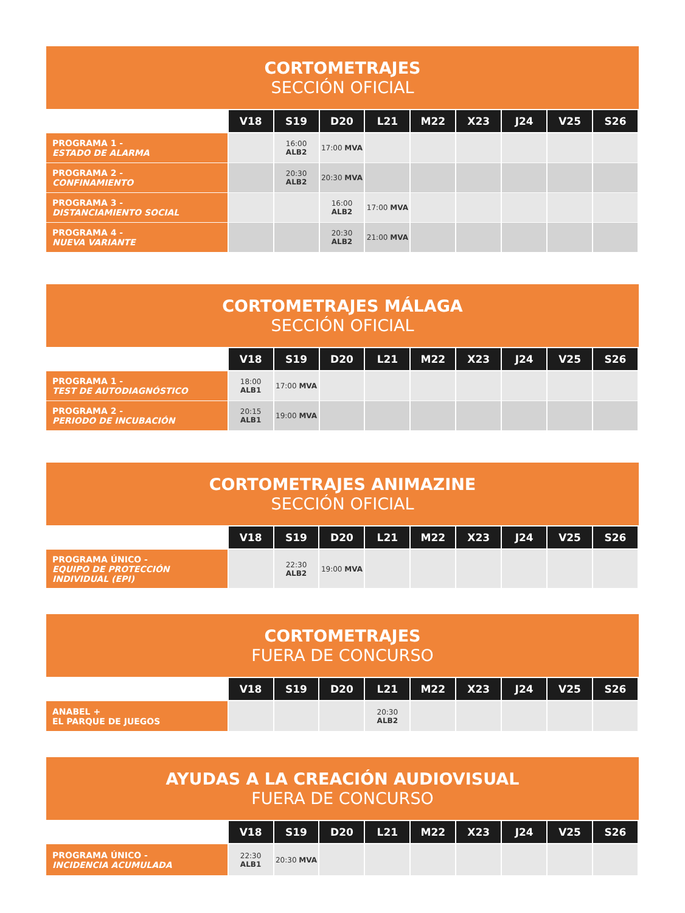CORTOMETRAJES
SECCIÓN OFICIAL
| | V18 | S19 | D20 | L21 | M22 | X23 | J24 | V25 | S26 |
| --- | --- | --- | --- | --- | --- | --- | --- | --- | --- |
| PROGRAMA 1 - ESTADO DE ALARMA | | 16:00 ALB2 | 17:00 MVA | | | | | | |
| PROGRAMA 2 - CONFINAMIENTO | | 20:30 ALB2 | 20:30 MVA | | | | | | |
| PROGRAMA 3 - DISTANCIAMIENTO SOCIAL | | | 16:00 ALB2 | 17:00 MVA | | | | | |
| PROGRAMA 4 - NUEVA VARIANTE | | | 20:30 ALB2 | 21:00 MVA | | | | | |
CORTOMETRAJES MÁLAGA
SECCIÓN OFICIAL
| | V18 | S19 | D20 | L21 | M22 | X23 | J24 | V25 | S26 |
| --- | --- | --- | --- | --- | --- | --- | --- | --- | --- |
| PROGRAMA 1 - TEST DE AUTODIAGNÓSTICO | 18:00 ALB1 | 17:00 MVA | | | | | | | |
| PROGRAMA 2 - PERIODO DE INCUBACIÓN | 20:15 ALB1 | 19:00 MVA | | | | | | | |
CORTOMETRAJES ANIMAZINE
SECCIÓN OFICIAL
| | V18 | S19 | D20 | L21 | M22 | X23 | J24 | V25 | S26 |
| --- | --- | --- | --- | --- | --- | --- | --- | --- | --- |
| PROGRAMA ÚNICO - EQUIPO DE PROTECCIÓN INDIVIDUAL (EPI) | | 22:30 ALB2 | 19:00 MVA | | | | | | |
CORTOMETRAJES
FUERA DE CONCURSO
| | V18 | S19 | D20 | L21 | M22 | X23 | J24 | V25 | S26 |
| --- | --- | --- | --- | --- | --- | --- | --- | --- | --- |
| ANABEL + EL PARQUE DE JUEGOS | | | | 20:30 ALB2 | | | | | |
AYUDAS A LA CREACIÓN AUDIOVISUAL
FUERA DE CONCURSO
| | V18 | S19 | D20 | L21 | M22 | X23 | J24 | V25 | S26 |
| --- | --- | --- | --- | --- | --- | --- | --- | --- | --- |
| PROGRAMA ÚNICO - INCIDENCIA ACUMULADA | 22:30 ALB1 | 20:30 MVA | | | | | | | |